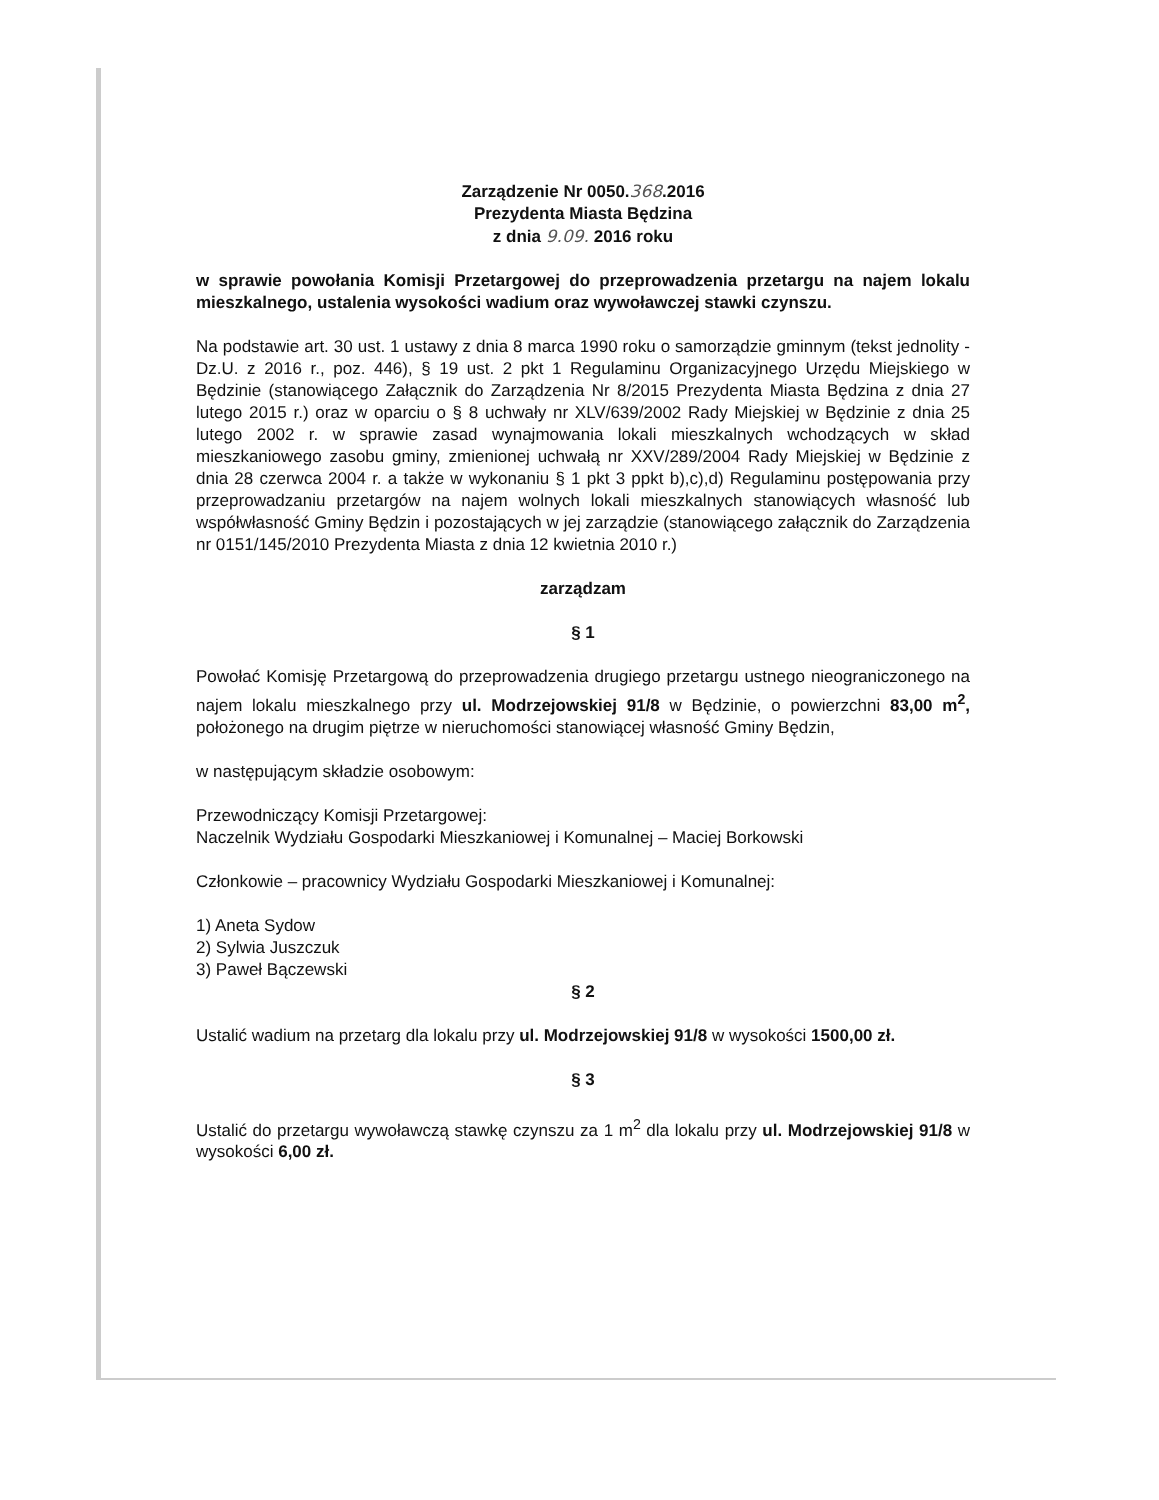Zarządzenie Nr 0050.368.2016
Prezydenta Miasta Będzina
z dnia 9.09. 2016 roku
w sprawie powołania Komisji Przetargowej do przeprowadzenia przetargu na najem lokalu mieszkalnego, ustalenia wysokości wadium oraz wywoławczej stawki czynszu.
Na podstawie art. 30 ust. 1 ustawy z dnia 8 marca 1990 roku o samorządzie gminnym (tekst jednolity - Dz.U. z 2016 r., poz. 446), § 19 ust. 2 pkt 1 Regulaminu Organizacyjnego Urzędu Miejskiego w Będzinie (stanowiącego Załącznik do Zarządzenia Nr 8/2015 Prezydenta Miasta Będzina z dnia 27 lutego 2015 r.) oraz w oparciu o § 8 uchwały nr XLV/639/2002 Rady Miejskiej w Będzinie z dnia 25 lutego 2002 r. w sprawie zasad wynajmowania lokali mieszkalnych wchodzących w skład mieszkaniowego zasobu gminy, zmienionej uchwałą nr XXV/289/2004 Rady Miejskiej w Będzinie z dnia 28 czerwca 2004 r. a także w wykonaniu § 1 pkt 3 ppkt b),c),d) Regulaminu postępowania przy przeprowadzaniu przetargów na najem wolnych lokali mieszkalnych stanowiących własność lub współwłasność Gminy Będzin i pozostających w jej zarządzie (stanowiącego załącznik do Zarządzenia nr 0151/145/2010 Prezydenta Miasta z dnia 12 kwietnia 2010 r.)
zarządzam
§ 1
Powołać Komisję Przetargową do przeprowadzenia drugiego przetargu ustnego nieograniczonego na najem lokalu mieszkalnego przy ul. Modrzejowskiej 91/8 w Będzinie, o powierzchni 83,00 m<sup>2</sup>, położonego na drugim piętrze w nieruchomości stanowiącej własność Gminy Będzin,
w następującym składzie osobowym:
Przewodniczący Komisji Przetargowej:
Naczelnik Wydziału Gospodarki Mieszkaniowej i Komunalnej – Maciej Borkowski
Członkowie – pracownicy Wydziału Gospodarki Mieszkaniowej i Komunalnej:
1) Aneta Sydow
2) Sylwia Juszczuk
3) Paweł Bączewski
§ 2
Ustalić wadium na przetarg dla lokalu przy ul. Modrzejowskiej 91/8 w wysokości 1500,00 zł.
§ 3
Ustalić do przetargu wywoławczą stawkę czynszu za 1 m<sup>2</sup> dla lokalu przy ul. Modrzejowskiej 91/8 w wysokości 6,00 zł.